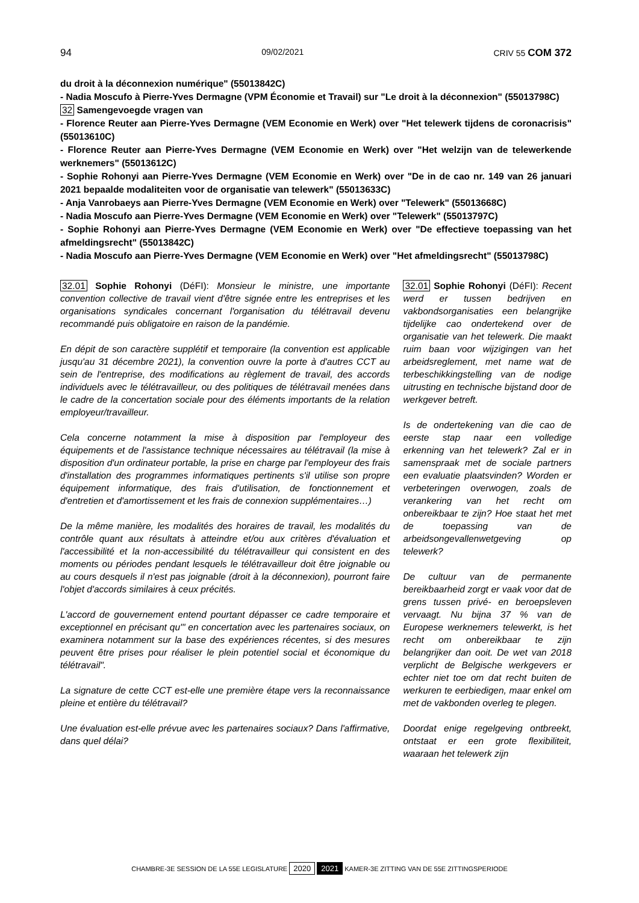94 09/02/2021 CRIV 55 COM 372
du droit à la déconnexion numérique" (55013842C)
- Nadia Moscufo à Pierre-Yves Dermagne (VPM Économie et Travail) sur "Le droit à la déconnexion" (55013798C)
32 Samengevoegde vragen van
- Florence Reuter aan Pierre-Yves Dermagne (VEM Economie en Werk) over "Het telewerk tijdens de coronacrisis" (55013610C)
- Florence Reuter aan Pierre-Yves Dermagne (VEM Economie en Werk) over "Het welzijn van de telewerkende werknemers" (55013612C)
- Sophie Rohonyi aan Pierre-Yves Dermagne (VEM Economie en Werk) over "De in de cao nr. 149 van 26 januari 2021 bepaalde modaliteiten voor de organisatie van telewerk" (55013633C)
- Anja Vanrobaeys aan Pierre-Yves Dermagne (VEM Economie en Werk) over "Telewerk" (55013668C)
- Nadia Moscufo aan Pierre-Yves Dermagne (VEM Economie en Werk) over "Telewerk" (55013797C)
- Sophie Rohonyi aan Pierre-Yves Dermagne (VEM Economie en Werk) over "De effectieve toepassing van het afmeldingsrecht" (55013842C)
- Nadia Moscufo aan Pierre-Yves Dermagne (VEM Economie en Werk) over "Het afmeldingsrecht" (55013798C)
32.01 Sophie Rohonyi (DéFI): Monsieur le ministre, une importante convention collective de travail vient d'être signée entre les entreprises et les organisations syndicales concernant l'organisation du télétravail devenu recommandé puis obligatoire en raison de la pandémie.
En dépit de son caractère supplétif et temporaire (la convention est applicable jusqu'au 31 décembre 2021), la convention ouvre la porte à d'autres CCT au sein de l'entreprise, des modifications au règlement de travail, des accords individuels avec le télétravailleur, ou des politiques de télétravail menées dans le cadre de la concertation sociale pour des éléments importants de la relation employeur/travailleur.
Cela concerne notamment la mise à disposition par l'employeur des équipements et de l'assistance technique nécessaires au télétravail (la mise à disposition d'un ordinateur portable, la prise en charge par l'employeur des frais d'installation des programmes informatiques pertinents s'il utilise son propre équipement informatique, des frais d'utilisation, de fonctionnement et d'entretien et d'amortissement et les frais de connexion supplémentaires…)
De la même manière, les modalités des horaires de travail, les modalités du contrôle quant aux résultats à atteindre et/ou aux critères d'évaluation et l'accessibilité et la non-accessibilité du télétravailleur qui consistent en des moments ou périodes pendant lesquels le télétravailleur doit être joignable ou au cours desquels il n'est pas joignable (droit à la déconnexion), pourront faire l'objet d'accords similaires à ceux précités.
L'accord de gouvernement entend pourtant dépasser ce cadre temporaire et exceptionnel en précisant qu'" en concertation avec les partenaires sociaux, on examinera notamment sur la base des expériences récentes, si des mesures peuvent être prises pour réaliser le plein potentiel social et économique du télétravail".
La signature de cette CCT est-elle une première étape vers la reconnaissance pleine et entière du télétravail?
Une évaluation est-elle prévue avec les partenaires sociaux? Dans l'affirmative, dans quel délai?
32.01 Sophie Rohonyi (DéFI): Recent werd er tussen bedrijven en vakbondsorganisaties een belangrijke tijdelijke cao ondertekend over de organisatie van het telewerk. Die maakt ruim baan voor wijzigingen van het arbeidsreglement, met name wat de terbeschikkingstelling van de nodige uitrusting en technische bijstand door de werkgever betreft.
Is de ondertekening van die cao de eerste stap naar een volledige erkenning van het telewerk? Zal er in samenspraak met de sociale partners een evaluatie plaatsvinden? Worden er verbeteringen overwogen, zoals de verankering van het recht om onbereikbaar te zijn? Hoe staat het met de toepassing van de arbeidsongevallenwetgeving op telewerk?
De cultuur van de permanente bereikbaarheid zorgt er vaak voor dat de grens tussen privé- en beroepsleven vervaagt. Nu bijna 37 % van de Europese werknemers telewerkt, is het recht om onbereikbaar te zijn belangrijker dan ooit. De wet van 2018 verplicht de Belgische werkgevers er echter niet toe om dat recht buiten de werkuren te eerbiedigen, maar enkel om met de vakbonden overleg te plegen.
Doordat enige regelgeving ontbreekt, ontstaat er een grote flexibiliteit, waaraan het telewerk zijn
CHAMBRE-3E SESSION DE LA 55E LEGISLATURE 2020 2021 KAMER-3E ZITTING VAN DE 55E ZITTINGSPERIODE